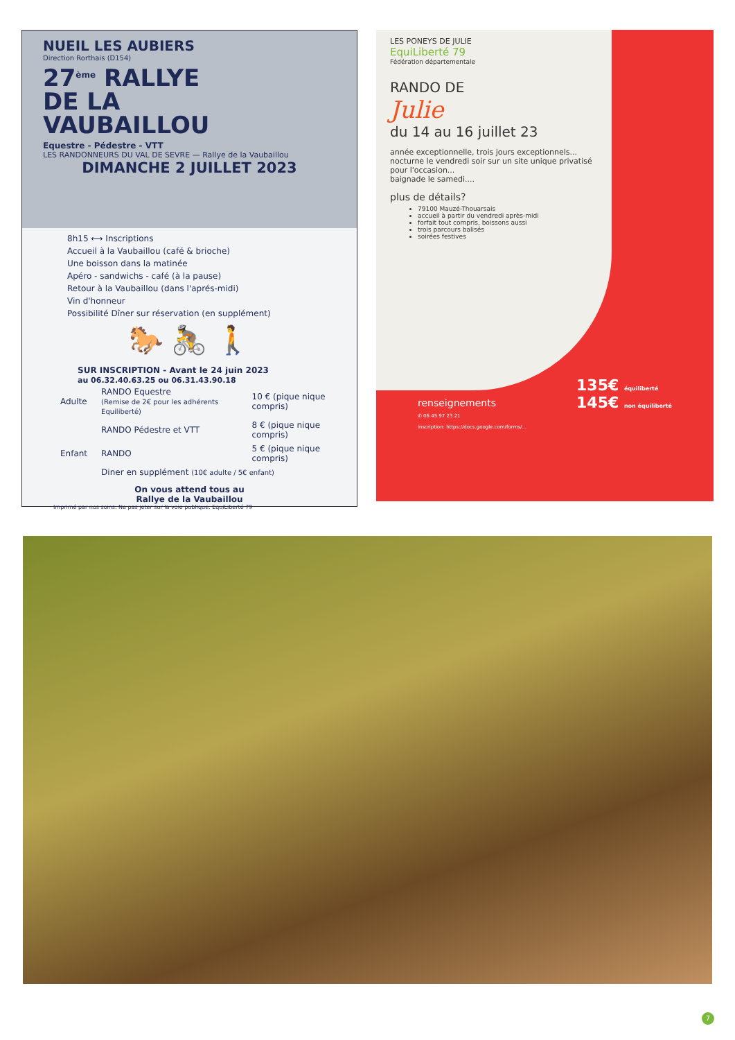NUEIL LES AUBIERS
Direction Rorthais (D154)
27<sup>ème</sup> RALLYE
DE LA
VAUBAILLOU
Equestre - Pédestre - VTT
LES RANDONNEURS DU VAL DE SEVRE — Rallye de la Vaubaillou
DIMANCHE 2 JUILLET 2023
8h15 ⟷ Inscriptions
Accueil à la Vaubaillou (café & brioche)
Une boisson dans la matinée
Apéro - sandwichs - café (à la pause)
Retour à la Vaubaillou (dans l'aprés-midi)
Vin d'honneur
Possibilité Dîner sur réservation (en supplément)
🐎 🚴 🚶
SUR INSCRIPTION - Avant le 24 juin 2023
au 06.32.40.63.25 ou 06.31.43.90.18
| Adulte | RANDO Equestre (Remise de 2€ pour les adhérents Equiliberté) | 10 € (pique nique compris) |
| | RANDO Pédestre et VTT | 8 € (pique nique compris) |
| Enfant | RANDO | 5 € (pique nique compris) |
| | Diner en supplément (10€ adulte / 5€ enfant) | |
On vous attend tous au
Rallye de la Vaubaillou
Imprimé par nos soins. Ne pas jeter sur la voie publique. EquiLiberté 79
LES PONEYS DE JULIE
EquiLiberté 79
Fédération départementale
RANDO DE
Julie
du 14 au 16 juillet 23
année exceptionnelle, trois jours exceptionnels...
nocturne le vendredi soir sur un site unique privatisé pour l'occasion...
baignade le samedi....
plus de détails?
79100 Mauzé-Thouarsais
accueil à partir du vendredi après-midi
forfait tout compris, boissons aussi
trois parcours balisés
soirées festives
renseignements
✆ 06 45 97 23 21
inscription: https://docs.google.com/forms/...
135€ équiliberté
145€ non équiliberté
7